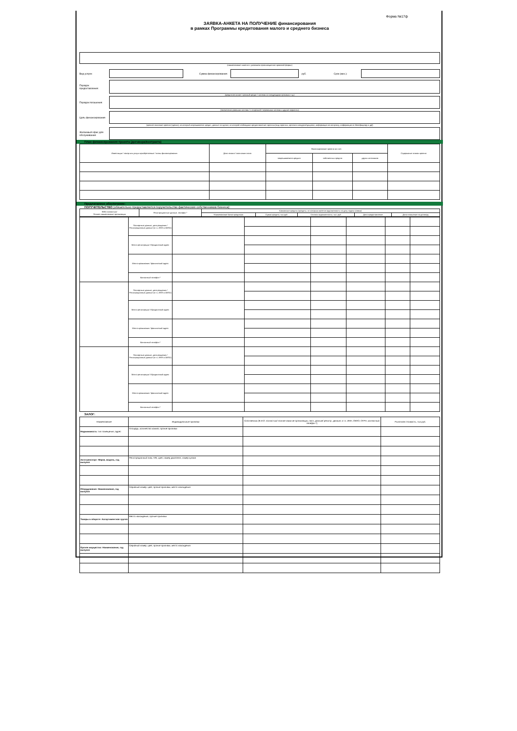Форма №17ф
ЗАЯВКА-АНКЕТА НА ПОЛУЧЕНИЕ финансирования
в рамках Программы кредитования малого и среднего бизнеса
(наименование клиента с указанием организационно-правовой формы)
Вид услуги: Сумма финансирования: руб. Срок (мес.):
Порядок предоставления:
(кредитная линия / срочный кредит / частями со следующими сроками и т.д.)
Порядок погашения:
(ежемесячно равными частями / с отсрочкой / неравными частями и другие варианты)
Цель финансирования
(краткое описание проекта (сделки), на который испрашивается кредит; данные по сделке, по которой необходимо предоставление гарантии (вид гарантии, протокол конкурса/аукциона, информация по контракту, информация по бенефициару и др))
Желаемый офис для обслуживания:
План финансирования проекта (договора/контракта)
| Инвестиции / товар или услуги приобретаемые / этапы финансирования | Дата начала / окончания этапа | Финансирование проекта за счет: | | | Содержание этапов проекта |
| | | запрашиваемого кредита | собственных средств | других источников | |
Предлагаемое обеспечение:
ПОРУЧИТЕЛЬСТВО (обязательно предоставляется поручительство фактических собственников бизнеса):
| ФИО полностью/ Полное наименование организации | Регистрационные данные, телефон * | Банковские кредиты (кредиты, по которым имеется задолженность на дату подачи заявки) | | | | |
| | | Наименование Банка-кредитора | Сумма кредита, тыс.руб. | Остаток задолженности, тыс. руб. | Дата предоставления | Дата погашения по договору |
| | Паспортные данные, дата рождения / Регистрационные данные (в т.ч. ИНН и ОКПО) | | | | | | |
| | Место регистрации / Юридический адрес | | | | | | |
| | Место проживания / фактический адрес | | | | | | |
| | Контактный телефон * | | | | | | |
| | Паспортные данные, дата рождения / Регистрационные данные (в т.ч. ИНН и ОКПО) | | | | | | |
| | Место регистрации / Юридический адрес | | | | | | |
| | Место проживания / фактический адрес | | | | | | |
| | Контактный телефон * | | | | | | |
| | Паспортные данные, дата рождения / Регистрационные данные (в т.ч. ИНН и ОКПО) | | | | | | |
| | Место регистрации / Юридический адрес | | | | | | |
| | Место проживания / фактический адрес | | | | | | |
| | Контактный телефон * | | | | | | |
ЗАЛОГ:
| Наименование | Индивидуальные признаки | Собственник (Ф.И.О. полностью/ полное наим-ие организации, пасп. данные/ регистр. данные, в т.ч. ИНН, ОКПО, ОГРН, контактный телефон *) | Рыночная стоимость, тыс.руб. |
| Недвижимость: тип помещения, адрес | Площадь, количество комнат, прочие признаки | | |
| Автотранспорт: Марка, модель, год выпуска | Регистрационный знак, VIN, цвет, номер двигателя, номер кузова | | |
| Оборудование: Наименование, год выпуска | Серийный номер, цвет, прочие признаки, место нахождения | | |
| Товары в обороте: Ассортиментная группа | Место нахождения, прочие признаки | | |
| Прочее имущество: Наименование, год выпуска | Серийный номер, цвет, прочие признаки, место нахождения | | |